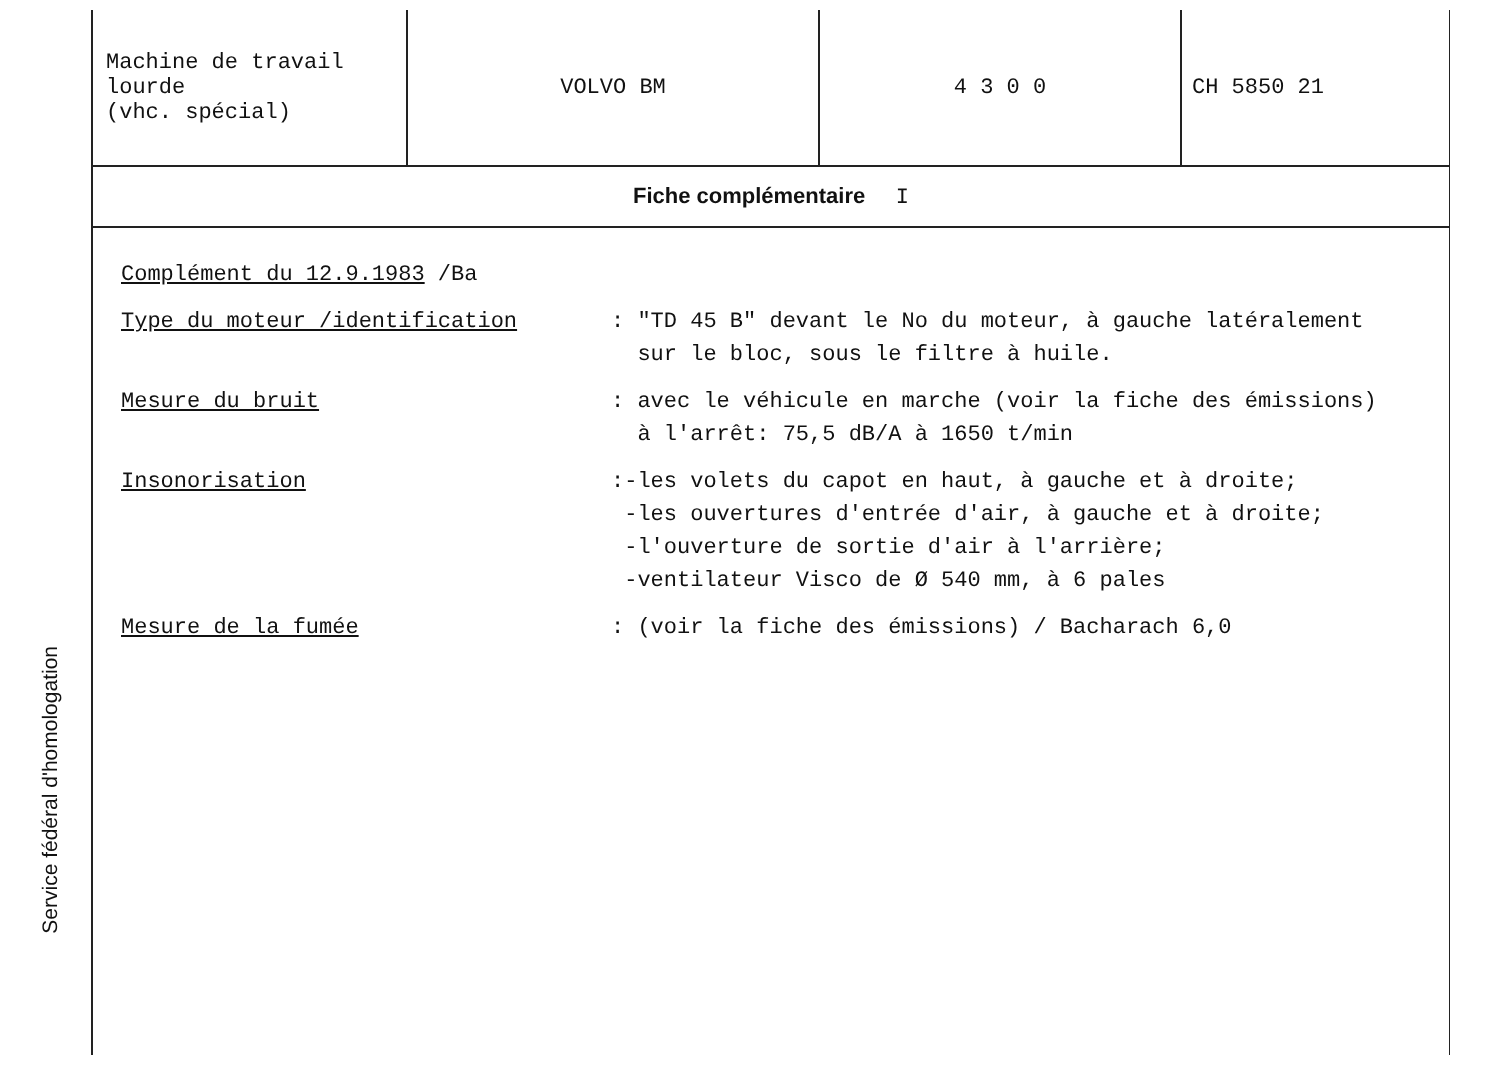Service fédéral d'homologation
| Machine de travail lourde (vhc. spécial) | VOLVO BM | 4 3 0 0 | CH 5850 21 |
Fiche complémentaire I
Complément du 12.9.1983 /Ba
Type du moteur /identification : "TD 45 B" devant le No du moteur, à gauche latéralement
sur le bloc, sous le filtre à huile.
Mesure du bruit : avec le véhicule en marche (voir la fiche des émissions)
à l'arrêt: 75,5 dB/A à 1650 t/min
Insonorisation :-les volets du capot en haut, à gauche et à droite;
-les ouvertures d'entrée d'air, à gauche et à droite;
-l'ouverture de sortie d'air à l'arrière;
-ventilateur Visco de Ø 540 mm, à 6 pales
Mesure de la fumée : (voir la fiche des émissions) / Bacharach 6,0